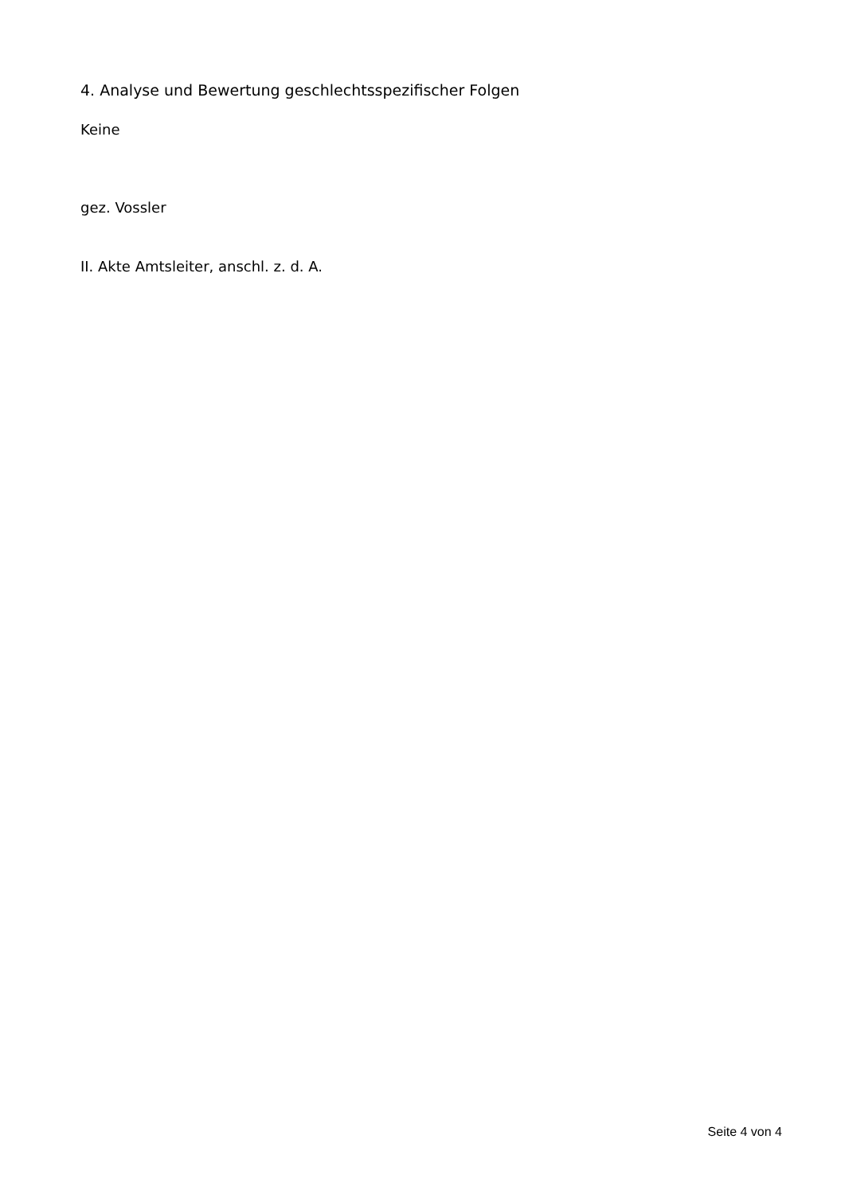4. Analyse und Bewertung geschlechtsspezifischer Folgen
Keine
gez. Vossler
II. Akte Amtsleiter, anschl. z. d. A.
Seite 4 von 4